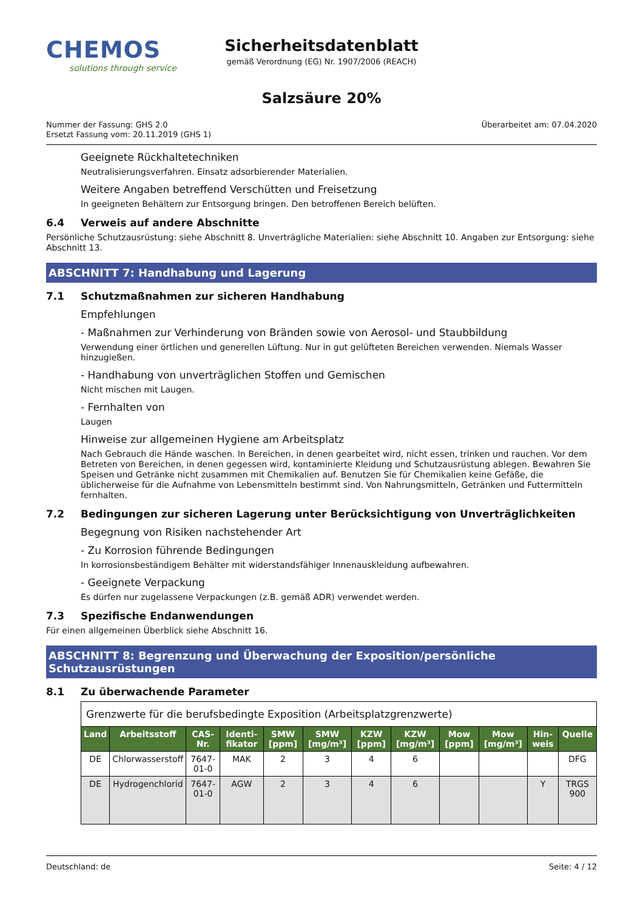CHEMOS
solutions through service
Sicherheitsdatenblatt
gemäß Verordnung (EG) Nr. 1907/2006 (REACH)
Salzsäure 20%
Nummer der Fassung: GHS 2.0
Ersetzt Fassung vom: 20.11.2019 (GHS 1)
Überarbeitet am: 07.04.2020
Geeignete Rückhaltetechniken
Neutralisierungsverfahren. Einsatz adsorbierender Materialien.
Weitere Angaben betreffend Verschütten und Freisetzung
In geeigneten Behältern zur Entsorgung bringen. Den betroffenen Bereich belüften.
6.4 Verweis auf andere Abschnitte
Persönliche Schutzausrüstung: siehe Abschnitt 8. Unverträgliche Materialien: siehe Abschnitt 10. Angaben zur Entsorgung: siehe Abschnitt 13.
ABSCHNITT 7: Handhabung und Lagerung
7.1 Schutzmaßnahmen zur sicheren Handhabung
Empfehlungen
- Maßnahmen zur Verhinderung von Bränden sowie von Aerosol- und Staubbildung
Verwendung einer örtlichen und generellen Lüftung. Nur in gut gelüfteten Bereichen verwenden. Niemals Wasser hinzugießen.
- Handhabung von unverträglichen Stoffen und Gemischen
Nicht mischen mit Laugen.
- Fernhalten von
Laugen
Hinweise zur allgemeinen Hygiene am Arbeitsplatz
Nach Gebrauch die Hände waschen. In Bereichen, in denen gearbeitet wird, nicht essen, trinken und rauchen. Vor dem Betreten von Bereichen, in denen gegessen wird, kontaminierte Kleidung und Schutzausrüstung ablegen. Bewahren Sie Speisen und Getränke nicht zusammen mit Chemikalien auf. Benutzen Sie für Chemikalien keine Gefäße, die üblicherweise für die Aufnahme von Lebensmitteln bestimmt sind. Von Nahrungsmitteln, Getränken und Futtermitteln fernhalten.
7.2 Bedingungen zur sicheren Lagerung unter Berücksichtigung von Unverträglichkeiten
Begegnung von Risiken nachstehender Art
- Zu Korrosion führende Bedingungen
In korrosionsbeständigem Behälter mit widerstandsfähiger Innenauskleidung aufbewahren.
- Geeignete Verpackung
Es dürfen nur zugelassene Verpackungen (z.B. gemäß ADR) verwendet werden.
7.3 Spezifische Endanwendungen
Für einen allgemeinen Überblick siehe Abschnitt 16.
ABSCHNITT 8: Begrenzung und Überwachung der Exposition/persönliche Schutzausrüstungen
8.1 Zu überwachende Parameter
| Grenzwerte für die berufsbedingte Exposition (Arbeitsplatzgrenzwerte) | | | | | | | | | | | |
| --- | --- | --- | --- | --- | --- | --- | --- | --- | --- | --- | --- |
| Land | Arbeitsstoff | CAS-Nr. | Identi-fikator | SMW [ppm] | SMW [mg/m³] | KZW [ppm] | KZW [mg/m³] | Mow [ppm] | Mow [mg/m³] | Hin-weis | Quelle |
| DE | Chlorwasserstoff | 7647-01-0 | MAK | 2 | 3 | 4 | 6 | | | | DFG |
| DE | Hydrogenchlorid | 7647-01-0 | AGW | 2 | 3 | 4 | 6 | | | Y | TRGS 900 |
Deutschland: de Seite: 4 / 12